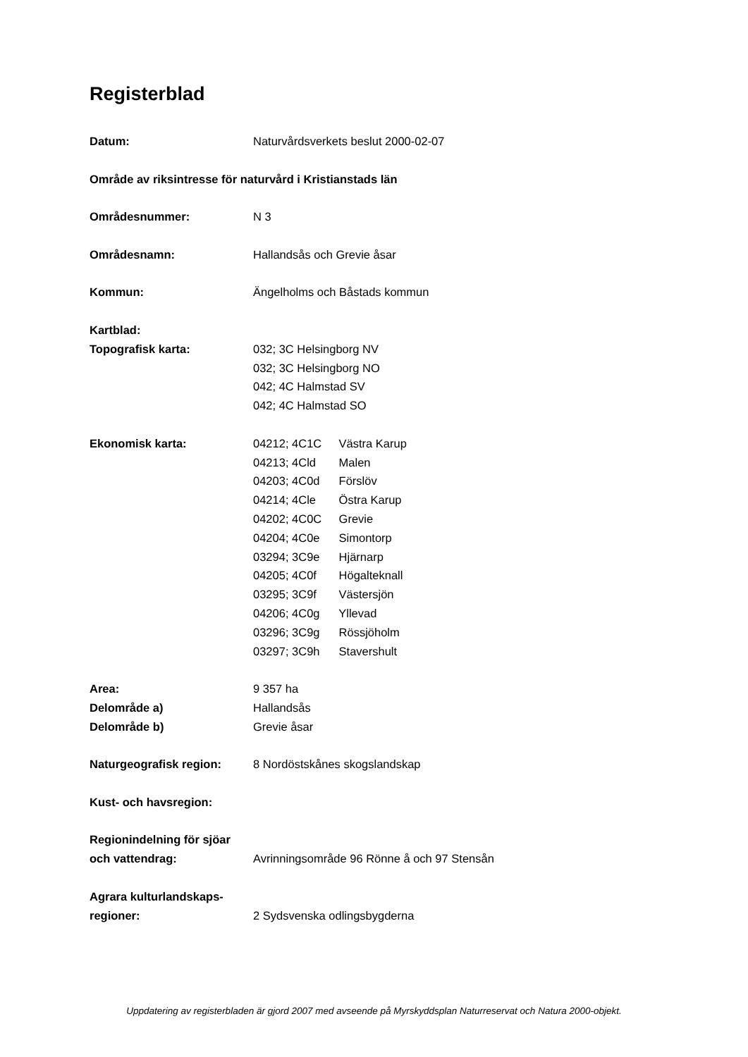Registerblad
Datum: Naturvårdsverkets beslut 2000-02-07
Område av riksintresse för naturvård i Kristianstads län
Områdesnummer: N 3
Områdesnamn: Hallandsås och Grevie åsar
Kommun: Ängelholms och Båstads kommun
Kartblad:
Topografisk karta: 032; 3C Helsingborg NV
032; 3C Helsingborg NO
042; 4C Halmstad SV
042; 4C Halmstad SO
Ekonomisk karta: 04212; 4C1C Västra Karup
04213; 4Cld Malen
04203; 4C0d Förslöv
04214; 4Cle Östra Karup
04202; 4C0C Grevie
04204; 4C0e Simontorp
03294; 3C9e Hjärnarp
04205; 4C0f Högalteknall
03295; 3C9f Västersjön
04206; 4C0g Yllevad
03296; 3C9g Rössjöholm
03297; 3C9h Stavershult
Area: 9 357 ha
Delområde a) Hallandsås
Delområde b) Grevie åsar
Naturgeografisk region: 8 Nordöstskånes skogslandskap
Kust- och havsregion:
Regionindelning för sjöar och vattendrag:
Avrinningsområde 96 Rönne å och 97 Stensån
Agrara kulturlandskaps-
regioner:
2 Sydsvenska odlingsbygderna
Uppdatering av registerbladen är gjord 2007 med avseende på Myrskyddsplan Naturreservat och Natura 2000-objekt.